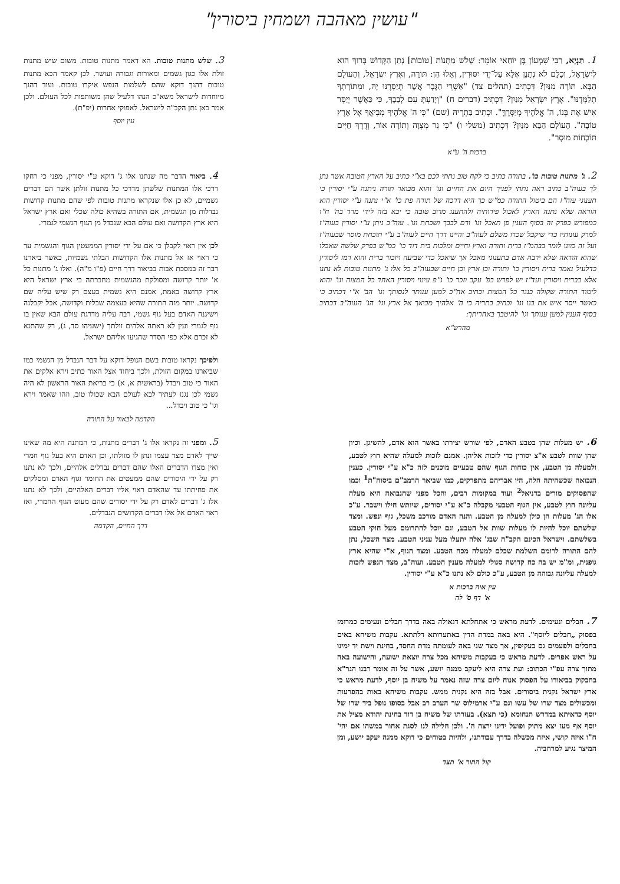"עושין מאהבה ושמחין ביסורין"
1. תַּנְיָא, רַבִּי שִׁמְעוֹן בֶּן יוֹחַאי אוֹמֵר: שָׁלֹשׁ מַתָּנוֹת [טוֹבוֹת] נָתַן הַקָּדוֹשׁ בָּרוּךְ הוּא לְיִשְׂרָאֵל, וְכֻלָּם לֹא נְתָנָן אֶלָּא עַל־יְדֵי יִסּוּרִין, וְאֵלּוּ הֵן: תּוֹרָה, וְאֶרֶץ יִשְׂרָאֵל, וְהָעוֹלָם הַבָּא. תּוֹרָה מִנַּיִן? דִּכְתִיב (תהלים צד) "אַשְׁרֵי הַגֶּבֶר אֲשֶׁר תְּיַסְּרֶנּוּ יָהּ, וּמִתּוֹרָתְךָ תְלַמְּדֶנּוּ". אֶרֶץ יִשְׂרָאֵל מִנַּיִן? דִּכְתִיב (דברים ח) "וְיָדַעְתָּ עִם לְבָבֶךָ, כִּי כַּאֲשֶׁר יְיַסֵּר אִישׁ אֶת בְּנוֹ, ה' אֱלֹהֶיךָ מְיַסְּרֶךָּ". וּכְתִיב בַּתְרֵיהּ (שם) "כִּי ה' אֱלֹהֶיךָ מְבִיאֲךָ אֶל אֶרֶץ טוֹבָה". הָעוֹלָם הַבָּא מִנַּיִן? דִּכְתִיב (משלי ו) "כִּי נֵר מִצְוָה וְתוֹרָה אוֹר, וְדֶרֶךְ חַיִּים תּוֹכְחוֹת מוּסָר".
ברכות ה' ע"א
3. שלש מתנות טובות. הא דאמר מתנות טובות. משום שיש מתנות זולת אלו כגון גשמים ומאורות וגבורה ועושר. לכן קאמר הכא מתנות טובות דהנך דוקא שהם לשלמות הנפש איקרו טובות. ועוד דהנך מיוחדות לישראל משא"כ הנהו דלעיל שהן משותפות לכל העולם. ולכן אמר כאן נתן הקב"ה לישראל. לאפוקי אחרות (יפ"ת).
עין יוסף
2. ג' מתנות טובות כו'. בתורה כתיב כי לקח טוב נתתי לכם בא"י כתיב על הארץ הטובה אשר נתן לך בעוה"ב כתיב ראה נתתי לפניך היום את החיים וגו' והוא מבואר תורה ניתנה ע"י יסורין כי תענוגי עוה"ז הם ביטול התורה כמ"ש כך היא דרכה של תורה פת כו' א"י נתנה ע"י יסורין הוא הוראה שלא נתנה הארץ לאכול פירותיה ולהתענג מרוב טובה כי יבא בזה לידי מרד בה' ח"ו כמפורש בפרק זה בסוף הענין פן תאכל וגו' ורם לבבך ושכחת וגו'. עוה"ב ניתן ע"י יסורין בעוה"ז למרק עונותיו כדי שיקבל שכרו משלם לעוה"ב והיינו דרך חיים לעוה"ב ע"י תוכחת מוסר שבעוה"ז ועל זה כוונו לומר בבהמ"ז ברית ותורה וארץ וחיים ומלכות בית דוד כו' כמ"ש בפרק שלשה שאכלו שהוא הוראה שלא ירבה אדם בתענוגי מאכל אך שיאכל כדי שביעה ויזכור ברית והוא רמז ליסורין כדלעיל נאמר ברית ויסורין כו' ותורה וכן ארץ וכן חיים שבעוה"ב כל אלו ג' מתנות טובות לא נתנו אלא בברית ויסורין ועד"ז יש לפרש בפ' עקב וזכר כו' ג"פ עינוי ויסורין האחד כל המצוה וגו' והוא לימוד התורה שקולה כנגד כל המצות וכתיב אח"כ למען ענותך לנסותך וגו' הב' א"י דכתיב כי כאשר ייסר איש את בנו וגו' וכתיב בתריה כי ה' אלהיך מביאך אל ארץ וגו' הג' העוה"ב דכתיב בסוף הענין למען ענותך וגו' להיטבך באחריתך:
מהרש"א
4. ביאור הדבר מה שנתנו אלו ג' דוקא ע"י יסורין, מפני כי רחקו דרכי אלו המתנות שלשתן מדרכי כל מתנות זולתן אשר הם דברים גשמיים, לא כן אלו שנקראו מתנות טובות לפי שהם מתנות קדושות נבדלות מן הגשמית, אם התורה בשהיא כולה שכלי ואם ארץ ישראל היא ארץ הקדושה ואם עולם הבא שנבדל מן הגוף הגשמי לגמרי.
לכן אין ראוי לקבלן כי אם על ידי יסורין הממעטין הגוף והגשמית עד כי ראוי אז אל מתנות אלו הקדושות הבלתי גשמיות, כאשר ביארנו דבר זה במסכת אבות בביאור דרך חיים (פ"ו מ"ה). ואלו ג' מתנות כל א' יותר קדושה ומסולקת מהגשמית מחברתה כי ארץ ישראל היא ארץ קדושה באמת, אמנם היא גשמית בעצם רק שיש עליה שם קדושה. יותר מזה התורה שהיא בעצמה שכלית וקדושה, אבל יקבלנה וישיגנה האדם בעל גוף גשמי, רבה עליה מדרגת עולם הבא שאין בו גוף לגמרי ועין לא ראתה אלהים זולתך (ישעיהו סד, ג), רק שהתנא לא זכרם אלא כפי הסדר שהגיעו אליהם ישראל.
ולפיכך נקראו טובות בשם הנופל דוקא על דבר הנבדל מן הגשמי כמו שביארנו במקום הזולת, ולכך ביחוד אצל האור כתיב וירא אלקים את האור כי טוב ויבדל (בראשית א, א) כי בריאת האור הראשון לא היה גשמי לכן נגנז לעתיד לבא לעולם הבא שכולו טוב, וזהו שאמר וירא וגו' כי טוב ויבדל...
הקדמה לבאור על התורה
6. יש מעלות שהן בטבע האדם, לפי שורש יצירתו באשר הוא אדם, להשיגן. וכיון שהן שוות לטבע א"צ יסורין כדי לזכות אליהן. אמנם לזכות למעלה שהיא חוץ לטבע, ולמעלה מן הטבע, אין כוחות הגוף שהם טבעיים מוכנים לזה כ"א ע"י יסורין. כענין הנבואה שכשהיתה חלה, היו אבריהם מתפרקים, כמו שביאר הרמב"ם ביסוה"ת<sup>1</sup> וכמו שהפסוקים מורים בדניאל<sup>2</sup> ועוד במקומות רבים, והכל מפני שהנבואה היא מעלה עליונה חוץ לטבע, אין הגוף הטבעי מקבלה כ"א ע"י יסורים, שיותש חילו וישבר. ע"כ אלו הג' מעלות הן כולן למעלה מן הטבע. והנה האדם מורכב משכל, גוף ונפש. ומצד שלשתם יוכל להיות לו מעלות שוות אל הטבע, וגם יוכל להתרומם מעל חוקי הטבע בשלשתם. וישראל הכינם הקב"ה שבג' אלה יתעלו מעל עניני הטבע. מצד השכל, נתן להם התורה לרומם השלמת שכלם למעלה מכח הטבע. ומצד הגוף, א"י שהיא ארץ גופנית, ומ"מ יש בה כח קדושה סגולי למעלה מענין הטבע. ועוה"ב, מצד הנפש לזכות למעלה עליונה גבוהה מן הטבע, ע"כ כולם לא נתנו כ"א ע"י יסורין.
עין איה ברכות א
א' דף ס' לה
5. ומפני זה נקראו אלו ג' דברים מתנות, כי המתנה היא מה שאינו שייך לאדם מצד עצמו ונתן לו מזולתו, וכן האדם היא בעל גוף חמרי ואין מצדו הדברים האלו שהם דברים נבדלים אלהיים, ולכך לא נתנו רק על ידי היסורים שהם ממעטים את החומר וגוף האדם ומסלקים את פחיתתו עד שהאדם ראוי אליו דברים האלהיים, ולכך לא נתנו אלו ג' דברים לאדם רק על ידי יסורים שהם מעוט הגוף החמרי, ואז ראוי האדם אל אלו דברים הקדושים הנבדלים.
דרך החיים, הקדמה
7. חבלים ונעימים. לדעת מראש כי אתחלתא דגאולה באה בדרך חבלים ונעימים כמרומז בפסוק „חבלים ליוסף". היא באה במדת הדין באתערותא דלתתא. עקבות משיחא באים בחבלים ולפעמים גם בעקיפין, אך מצד שני באה לעומתה מדת החסד, בחינת וישת יד ימינו על ראש אפרים. לדעת מראש כי בעקבות משיחא מכל צרה יוצאת ישועה, והישועה באה מתוך צרה עפ"י הכתוב: ועת צרה היא ליעקב ממנה יושע, אשר על זה אומר רבנו הגר"א בחבקוק בביאורו על הפסוק אנוח ליום צרה שזה נאמר על משיח בן יוסף, לדעת מראש כי ארץ ישראל נקנית ביסורים. אבל בזה היא נקנית ממש. עקבות משיחא באות בהפרעות ומכשולים מצד שרו של עשו וגם ע"י ארמילוס שר הערב רב אבל בסופו נופל ביד שרו של יוסף כדאיתא במדרש תנחומא (כי תצא). בעזרתו של משיח בן דוד בחינת יהודא מציל את יוסף אף מעז יצא מתוק ופועל ידינו ירצה ה'. ולכן חלילה לנו לסגת אחור במשהו אם יהי' ח"ו איזה קושי, איזה מכשלה בדרך עבודתנו, ולהיות בטוחים כי דוקא ממנה יעקב יושע, ומן המיצר נגיע למרחביה.
קול התור א' תצד